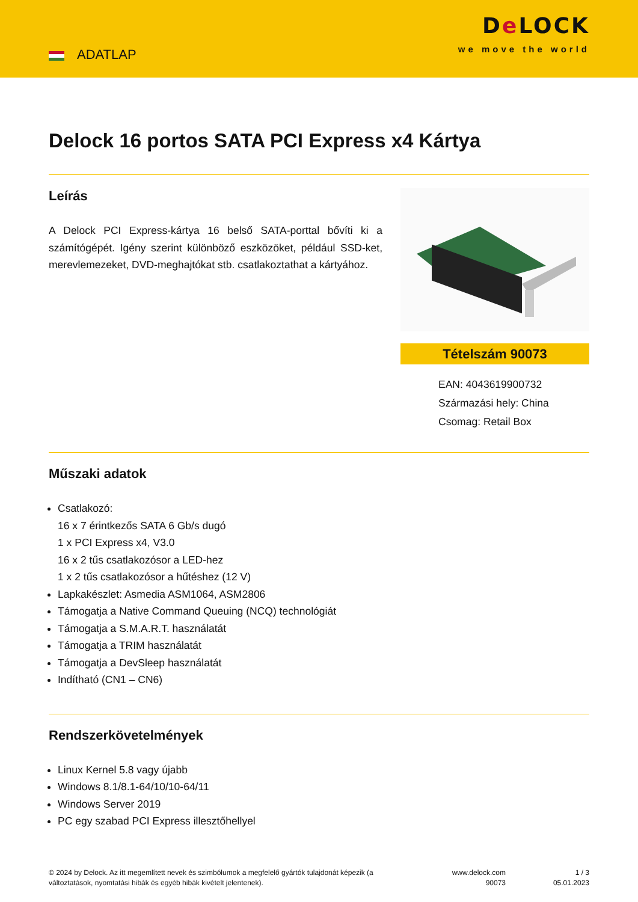ADATLAP
De LOCK
we move the world
Delock 16 portos SATA PCI Express x4 Kártya
Leírás
A Delock PCI Express-kártya 16 belső SATA-porttal bővíti ki a számítógépét. Igény szerint különböző eszközöket, például SSD-ket, merevlemezeket, DVD-meghajtókat stb. csatlakoztathat a kártyához.
Tételszám 90073
EAN: 4043619900732
Származási hely: China
Csomag: Retail Box
Műszaki adatok
Csatlakozó:
16 x 7 érintkezős SATA 6 Gb/s dugó
1 x PCI Express x4, V3.0
16 x 2 tűs csatlakozósor a LED-hez
1 x 2 tűs csatlakozósor a hűtéshez (12 V)
Lapkakészlet: Asmedia ASM1064, ASM2806
Támogatja a Native Command Queuing (NCQ) technológiát
Támogatja a S.M.A.R.T. használatát
Támogatja a TRIM használatát
Támogatja a DevSleep használatát
Indítható (CN1 – CN6)
Rendszerkövetelmények
Linux Kernel 5.8 vagy újabb
Windows 8.1/8.1-64/10/10-64/11
Windows Server 2019
PC egy szabad PCI Express illesztőhellyel
© 2024 by Delock. Az itt megemlített nevek és szimbólumok a megfelelő gyártók tulajdonát képezik (a változtatások, nyomtatási hibák és egyéb hibák kivételt jelentenek).
www.delock.com
90073
1 / 3
05.01.2023